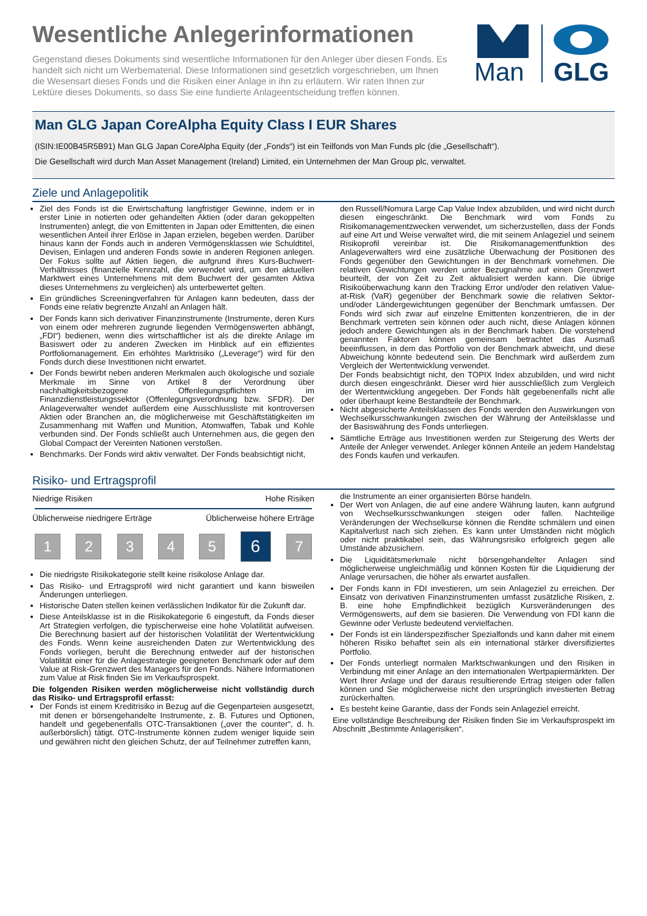Wesentliche Anlegerinformationen
Gegenstand dieses Dokuments sind wesentliche Informationen für den Anleger über diesen Fonds. Es handelt sich nicht um Werbematerial. Diese Informationen sind gesetzlich vorgeschrieben, um Ihnen die Wesensart dieses Fonds und die Risiken einer Anlage in ihn zu erläutern. Wir raten Ihnen zur Lektüre dieses Dokuments, so dass Sie eine fundierte Anlageentscheidung treffen können.
Man
GLG
Man GLG Japan CoreAlpha Equity Class I EUR Shares
(ISIN:IE00B45R5B91) Man GLG Japan CoreAlpha Equity (der „Fonds“) ist ein Teilfonds von Man Funds plc (die „Gesellschaft“).
Die Gesellschaft wird durch Man Asset Management (Ireland) Limited, ein Unternehmen der Man Group plc, verwaltet.
Ziele und Anlagepolitik
Ziel des Fonds ist die Erwirtschaftung langfristiger Gewinne, indem er in erster Linie in notierten oder gehandelten Aktien (oder daran gekoppelten Instrumenten) anlegt, die von Emittenten in Japan oder Emittenten, die einen wesentlichen Anteil ihrer Erlöse in Japan erzielen, begeben werden. Darüber hinaus kann der Fonds auch in anderen Vermögensklassen wie Schuldtitel, Devisen, Einlagen und anderen Fonds sowie in anderen Regionen anlegen. Der Fokus sollte auf Aktien liegen, die aufgrund ihres Kurs-Buchwert-Verhältnisses (finanzielle Kennzahl, die verwendet wird, um den aktuellen Marktwert eines Unternehmens mit dem Buchwert der gesamten Aktiva dieses Unternehmens zu vergleichen) als unterbewertet gelten.
Ein gründliches Screeningverfahren für Anlagen kann bedeuten, dass der Fonds eine relativ begrenzte Anzahl an Anlagen hält.
Der Fonds kann sich derivativer Finanzinstrumente (Instrumente, deren Kurs von einem oder mehreren zugrunde liegenden Vermögenswerten abhängt, „FDI“) bedienen, wenn dies wirtschaftlicher ist als die direkte Anlage im Basiswert oder zu anderen Zwecken im Hinblick auf ein effizientes Portfoliomanagement. Ein erhöhtes Marktrisiko („Leverage“) wird für den Fonds durch diese Investitionen nicht erwartet.
Der Fonds bewirbt neben anderen Merkmalen auch ökologische und soziale Merkmale im Sinne von Artikel 8 der Verordnung über nachhaltigkeitsbezogene Offenlegungspflichten im Finanzdienstleistungssektor (Offenlegungsverordnung bzw. SFDR). Der Anlageverwalter wendet außerdem eine Ausschlussliste mit kontroversen Aktien oder Branchen an, die möglicherweise mit Geschäftstätigkeiten im Zusammenhang mit Waffen und Munition, Atomwaffen, Tabak und Kohle verbunden sind. Der Fonds schließt auch Unternehmen aus, die gegen den Global Compact der Vereinten Nationen verstoßen.
Benchmarks. Der Fonds wird aktiv verwaltet. Der Fonds beabsichtigt nicht,
den Russell/Nomura Large Cap Value Index abzubilden, und wird nicht durch diesen eingeschränkt. Die Benchmark wird vom Fonds zu Risikomanagementzwecken verwendet, um sicherzustellen, dass der Fonds auf eine Art und Weise verwaltet wird, die mit seinem Anlageziel und seinem Risikoprofil vereinbar ist. Die Risikomanagementfunktion des Anlageverwalters wird eine zusätzliche Überwachung der Positionen des Fonds gegenüber den Gewichtungen in der Benchmark vornehmen. Die relativen Gewichtungen werden unter Bezugnahme auf einen Grenzwert beurteilt, der von Zeit zu Zeit aktualisiert werden kann. Die übrige Risikoüberwachung kann den Tracking Error und/oder den relativen Value-at-Risk (VaR) gegenüber der Benchmark sowie die relativen Sektor- und/oder Ländergewichtungen gegenüber der Benchmark umfassen. Der Fonds wird sich zwar auf einzelne Emittenten konzentrieren, die in der Benchmark vertreten sein können oder auch nicht, diese Anlagen können jedoch andere Gewichtungen als in der Benchmark haben. Die vorstehend genannten Faktoren können gemeinsam betrachtet das Ausmaß beeinflussen, in dem das Portfolio von der Benchmark abweicht, und diese Abweichung könnte bedeutend sein. Die Benchmark wird außerdem zum Vergleich der Wertentwicklung verwendet.
Der Fonds beabsichtigt nicht, den TOPIX Index abzubilden, und wird nicht durch diesen eingeschränkt. Dieser wird hier ausschließlich zum Vergleich der Wertentwicklung angegeben. Der Fonds hält gegebenenfalls nicht alle oder überhaupt keine Bestandteile der Benchmark.
Nicht abgesicherte Anteilsklassen des Fonds werden den Auswirkungen von Wechselkursschwankungen zwischen der Währung der Anteilsklasse und der Basiswährung des Fonds unterliegen.
Sämtliche Erträge aus Investitionen werden zur Steigerung des Werts der Anteile der Anleger verwendet. Anleger können Anteile an jedem Handelstag des Fonds kaufen und verkaufen.
Risiko- und Ertragsprofil
Niedrige Risiken Hohe Risiken
Üblicherweise niedrigere Erträge Üblicherweise höhere Erträge
1 2 3 4 5 6 7
Die niedrigste Risikokategorie stellt keine risikolose Anlage dar.
Das Risiko- und Ertragsprofil wird nicht garantiert und kann bisweilen Änderungen unterliegen.
Historische Daten stellen keinen verlässlichen Indikator für die Zukunft dar.
Diese Anteilsklasse ist in die Risikokategorie 6 eingestuft, da Fonds dieser Art Strategien verfolgen, die typischerweise eine hohe Volatilität aufweisen. Die Berechnung basiert auf der historischen Volatilität der Wertentwicklung des Fonds. Wenn keine ausreichenden Daten zur Wertentwicklung des Fonds vorliegen, beruht die Berechnung entweder auf der historischen Volatilität einer für die Anlagestrategie geeigneten Benchmark oder auf dem Value at Risk-Grenzwert des Managers für den Fonds. Nähere Informationen zum Value at Risk finden Sie im Verkaufsprospekt.
Die folgenden Risiken werden möglicherweise nicht vollständig durch das Risiko- und Ertragsprofil erfasst:
Der Fonds ist einem Kreditrisiko in Bezug auf die Gegenparteien ausgesetzt, mit denen er börsengehandelte Instrumente, z. B. Futures und Optionen, handelt und gegebenenfalls OTC-Transaktionen („over the counter“, d. h. außerbörslich) tätigt. OTC-Instrumente können zudem weniger liquide sein und gewähren nicht den gleichen Schutz, der auf Teilnehmer zutreffen kann,
die Instrumente an einer organisierten Börse handeln.
Der Wert von Anlagen, die auf eine andere Währung lauten, kann aufgrund von Wechselkursschwankungen steigen oder fallen. Nachteilige Veränderungen der Wechselkurse können die Rendite schmälern und einen Kapitalverlust nach sich ziehen. Es kann unter Umständen nicht möglich oder nicht praktikabel sein, das Währungsrisiko erfolgreich gegen alle Umstände abzusichern.
Die Liquiditätsmerkmale nicht börsengehandelter Anlagen sind möglicherweise ungleichmäßig und können Kosten für die Liquidierung der Anlage verursachen, die höher als erwartet ausfallen.
Der Fonds kann in FDI investieren, um sein Anlageziel zu erreichen. Der Einsatz von derivativen Finanzinstrumenten umfasst zusätzliche Risiken, z. B. eine hohe Empfindlichkeit bezüglich Kursveränderungen des Vermögenswerts, auf dem sie basieren. Die Verwendung von FDI kann die Gewinne oder Verluste bedeutend vervielfachen.
Der Fonds ist ein länderspezifischer Spezialfonds und kann daher mit einem höheren Risiko behaftet sein als ein international stärker diversifiziertes Portfolio.
Der Fonds unterliegt normalen Marktschwankungen und den Risiken in Verbindung mit einer Anlage an den internationalen Wertpapiermärkten. Der Wert Ihrer Anlage und der daraus resultierende Ertrag steigen oder fallen können und Sie möglicherweise nicht den ursprünglich investierten Betrag zurückerhalten.
Es besteht keine Garantie, dass der Fonds sein Anlageziel erreicht.
Eine vollständige Beschreibung der Risiken finden Sie im Verkaufsprospekt im Abschnitt „Bestimmte Anlagerisiken“.